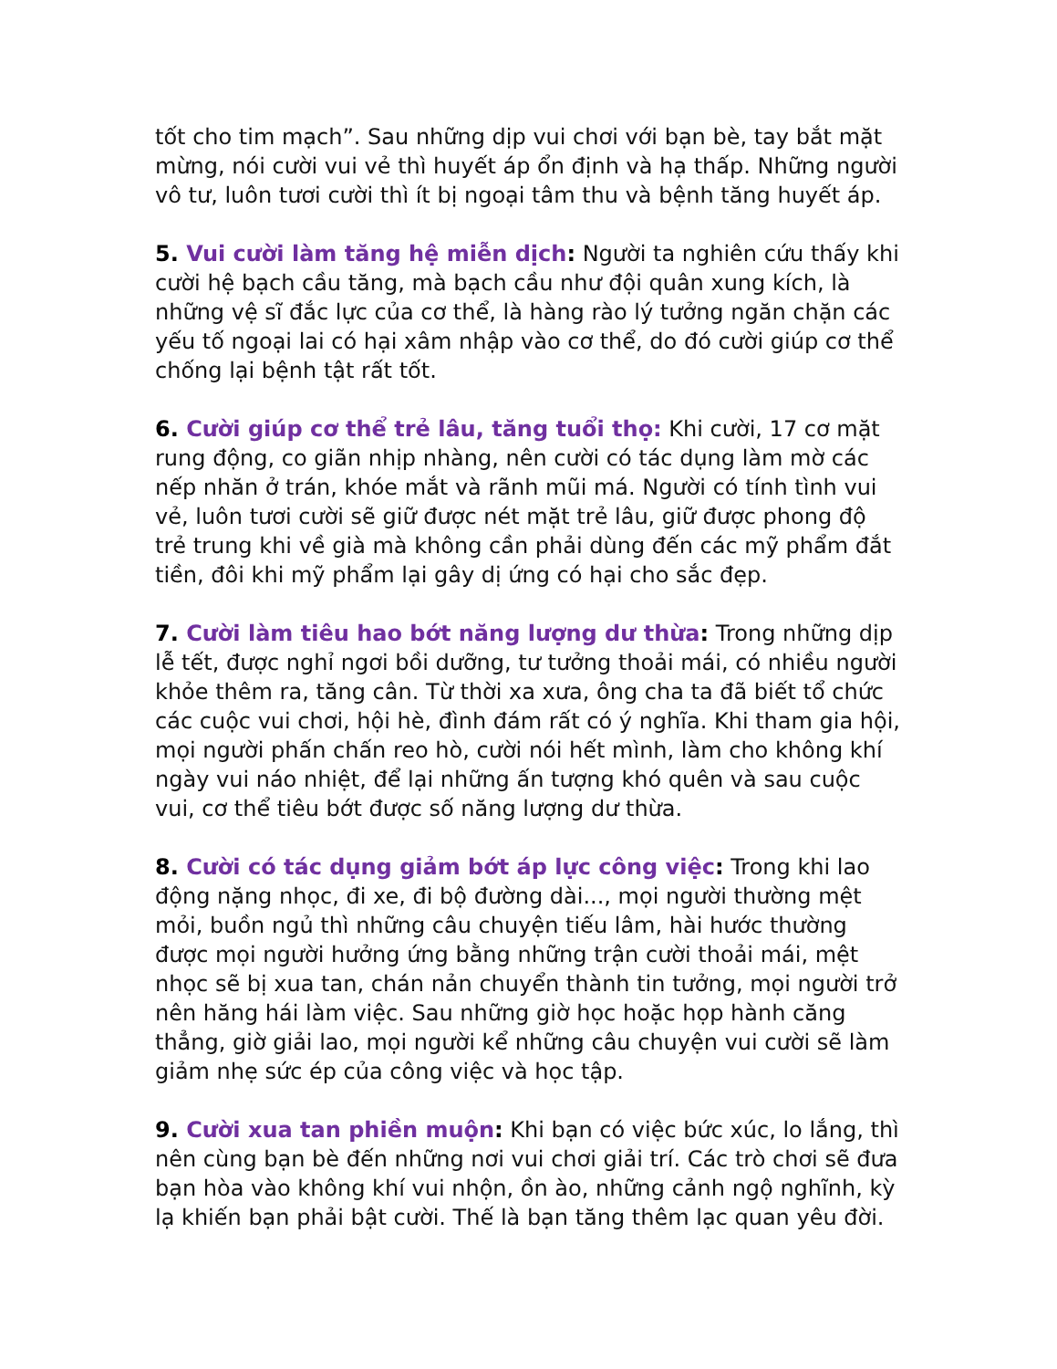tốt cho tim mạch”. Sau những dịp vui chơi với bạn bè, tay bắt mặt mừng, nói cười vui vẻ thì huyết áp ổn định và hạ thấp. Những người vô tư, luôn tươi cười thì ít bị ngoại tâm thu và bệnh tăng huyết áp.
5. Vui cười làm tăng hệ miễn dịch: Người ta nghiên cứu thấy khi cười hệ bạch cầu tăng, mà bạch cầu như đội quân xung kích, là những vệ sĩ đắc lực của cơ thể, là hàng rào lý tưởng ngăn chặn các yếu tố ngoại lai có hại xâm nhập vào cơ thể, do đó cười giúp cơ thể chống lại bệnh tật rất tốt.
6. Cười giúp cơ thể trẻ lâu, tăng tuổi thọ: Khi cười, 17 cơ mặt rung động, co giãn nhịp nhàng, nên cười có tác dụng làm mờ các nếp nhăn ở trán, khóe mắt và rãnh mũi má. Người có tính tình vui vẻ, luôn tươi cười sẽ giữ được nét mặt trẻ lâu, giữ được phong độ trẻ trung khi về già mà không cần phải dùng đến các mỹ phẩm đắt tiền, đôi khi mỹ phẩm lại gây dị ứng có hại cho sắc đẹp.
7. Cười làm tiêu hao bớt năng lượng dư thừa: Trong những dịp lễ tết, được nghỉ ngơi bồi dưỡng, tư tưởng thoải mái, có nhiều người khỏe thêm ra, tăng cân. Từ thời xa xưa, ông cha ta đã biết tổ chức các cuộc vui chơi, hội hè, đình đám rất có ý nghĩa. Khi tham gia hội, mọi người phấn chấn reo hò, cười nói hết mình, làm cho không khí ngày vui náo nhiệt, để lại những ấn tượng khó quên và sau cuộc vui, cơ thể tiêu bớt được số năng lượng dư thừa.
8. Cười có tác dụng giảm bớt áp lực công việc: Trong khi lao động nặng nhọc, đi xe, đi bộ đường dài..., mọi người thường mệt mỏi, buồn ngủ thì những câu chuyện tiếu lâm, hài hước thường được mọi người hưởng ứng bằng những trận cười thoải mái, mệt nhọc sẽ bị xua tan, chán nản chuyển thành tin tưởng, mọi người trở nên hăng hái làm việc. Sau những giờ học hoặc họp hành căng thẳng, giờ giải lao, mọi người kể những câu chuyện vui cười sẽ làm giảm nhẹ sức ép của công việc và học tập.
9. Cười xua tan phiền muộn: Khi bạn có việc bức xúc, lo lắng, thì nên cùng bạn bè đến những nơi vui chơi giải trí. Các trò chơi sẽ đưa bạn hòa vào không khí vui nhộn, ồn ào, những cảnh ngộ nghĩnh, kỳ lạ khiến bạn phải bật cười. Thế là bạn tăng thêm lạc quan yêu đời.